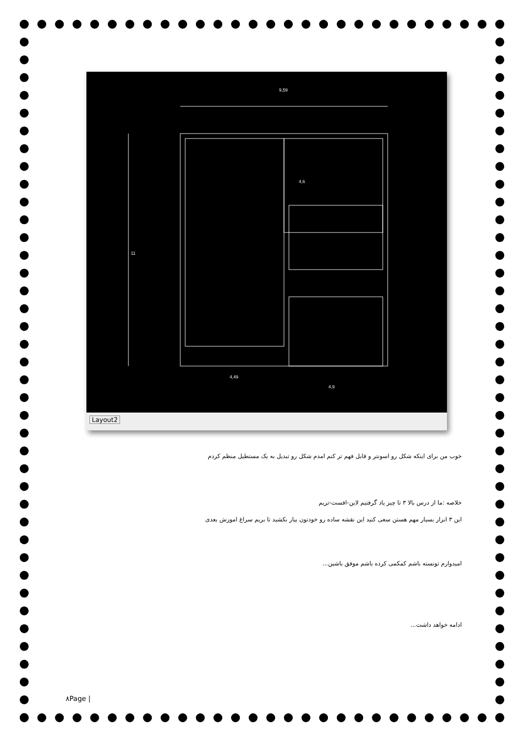9,59
11
4,6
4,49
4,9
Layout2
خوب من برای اینکه شکل رو اسونتر و قابل فهم تر کنم امدم شکل رو تبدیل به یک مستطیل منظم کردم
خلاصه :ما از درس بالا ۳ تا چیز یاد گرفتیم لاین-افست-تریم
این ۳ ابزار بسیار مهم هستن سعی کنید این نقشه ساده رو خودتون بیار بکشید تا بریم سراغ اموزش بعدی
امیدوارم تونسته باشم کمکمی کرده باشم موفق باشین...
ادامه خواهد داشت...
۸Page |